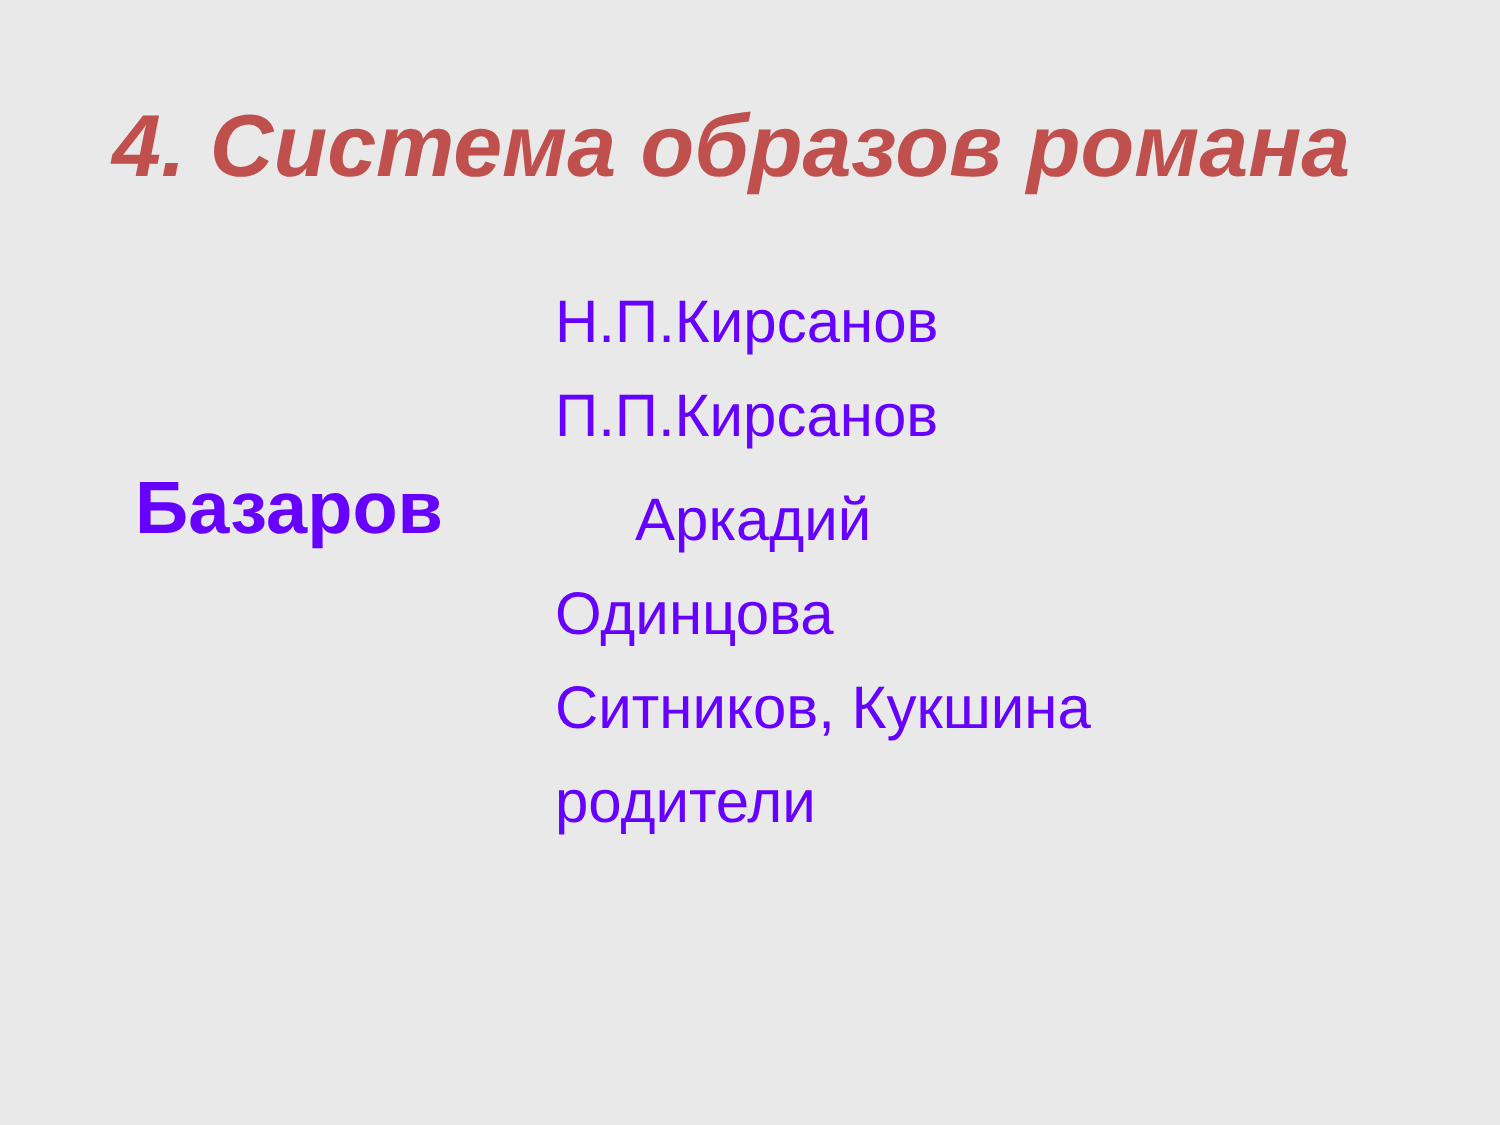4. Система образов романа
Базаров
Н.П.Кирсанов
П.П.Кирсанов
Аркадий
Одинцова
Ситников, Кукшина
родители